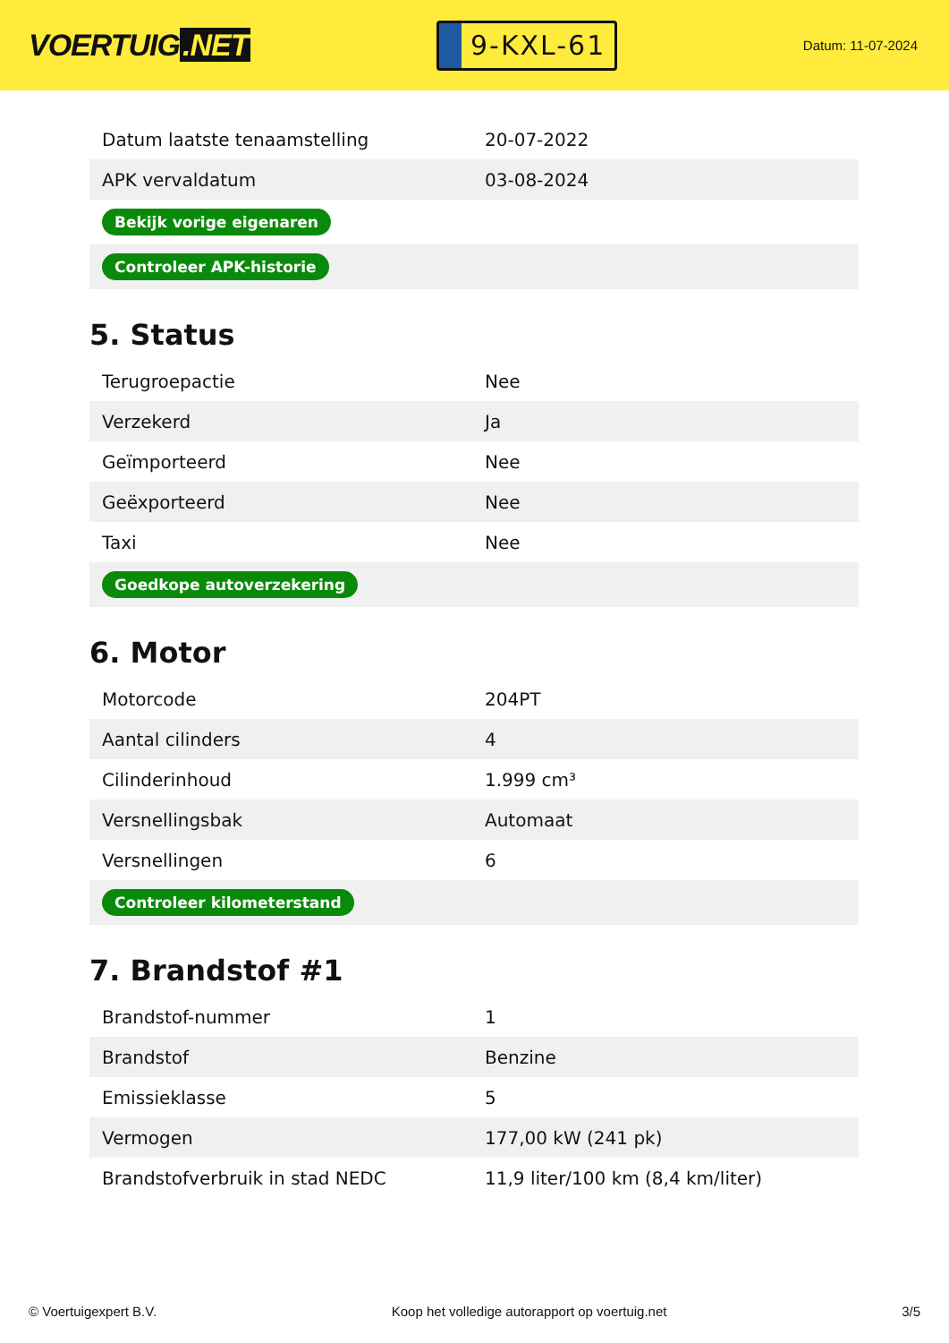VOERTUIG.NET
9-KXL-61
Datum: 11-07-2024
| Datum laatste tenaamstelling | 20-07-2022 |
| APK vervaldatum | 03-08-2024 |
| Bekijk vorige eigenaren | |
| Controleer APK-historie | |
5. Status
| Terugroepactie | Nee |
| Verzekerd | Ja |
| Geïmporteerd | Nee |
| Geëxporteerd | Nee |
| Taxi | Nee |
| Goedkope autoverzekering | |
6. Motor
| Motorcode | 204PT |
| Aantal cilinders | 4 |
| Cilinderinhoud | 1.999 cm³ |
| Versnellingsbak | Automaat |
| Versnellingen | 6 |
| Controleer kilometerstand | |
7. Brandstof #1
| Brandstof-nummer | 1 |
| Brandstof | Benzine |
| Emissieklasse | 5 |
| Vermogen | 177,00 kW (241 pk) |
| Brandstofverbruik in stad NEDC | 11,9 liter/100 km (8,4 km/liter) |
© Voertuigexpert B.V. Koop het volledige autorapport op voertuig.net 3/5